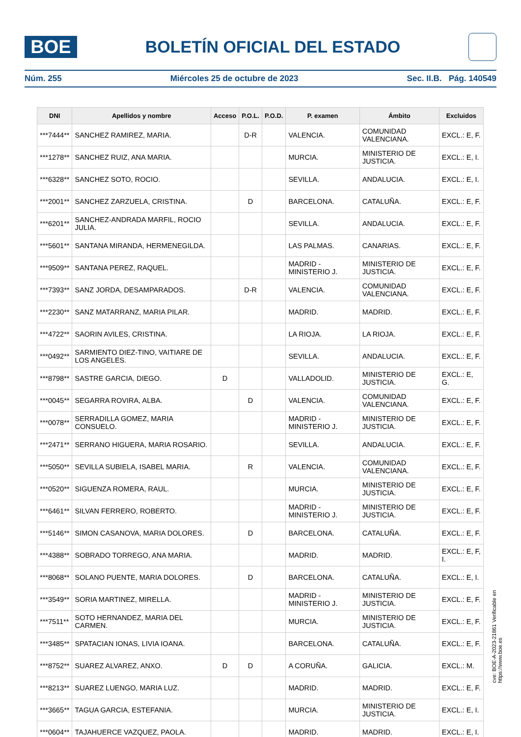BOE
BOLETÍN OFICIAL DEL ESTADO
Núm. 255 Miércoles 25 de octubre de 2023 Sec. II.B. Pág. 140549
| DNI | Apellidos y nombre | Acceso | P.O.L. | P.O.D. | P. examen | Ámbito | Excluidos |
| --- | --- | --- | --- | --- | --- | --- | --- |
| ***7444** | SANCHEZ RAMIREZ, MARIA. | | D-R | | VALENCIA. | COMUNIDAD VALENCIANA. | EXCL.: E, F. |
| ***1278** | SANCHEZ RUIZ, ANA MARIA. | | | | MURCIA. | MINISTERIO DE JUSTICIA. | EXCL.: E, I. |
| ***6328** | SANCHEZ SOTO, ROCIO. | | | | SEVILLA. | ANDALUCIA. | EXCL.: E, I. |
| ***2001** | SANCHEZ ZARZUELA, CRISTINA. | | D | | BARCELONA. | CATALUÑA. | EXCL.: E, F. |
| ***6201** | SANCHEZ-ANDRADA MARFIL, ROCIO JULIA. | | | | SEVILLA. | ANDALUCIA. | EXCL.: E, F. |
| ***5601** | SANTANA MIRANDA, HERMENEGILDA. | | | | LAS PALMAS. | CANARIAS. | EXCL.: E, F. |
| ***9509** | SANTANA PEREZ, RAQUEL. | | | | MADRID - MINISTERIO J. | MINISTERIO DE JUSTICIA. | EXCL.: E, F. |
| ***7393** | SANZ JORDA, DESAMPARADOS. | | D-R | | VALENCIA. | COMUNIDAD VALENCIANA. | EXCL.: E, F. |
| ***2230** | SANZ MATARRANZ, MARIA PILAR. | | | | MADRID. | MADRID. | EXCL.: E, F. |
| ***4722** | SAORIN AVILES, CRISTINA. | | | | LA RIOJA. | LA RIOJA. | EXCL.: E, F. |
| ***0492** | SARMIENTO DIEZ-TINO, VAITIARE DE LOS ANGELES. | | | | SEVILLA. | ANDALUCIA. | EXCL.: E, F. |
| ***8798** | SASTRE GARCIA, DIEGO. | D | | | VALLADOLID. | MINISTERIO DE JUSTICIA. | EXCL.: E, G. |
| ***0045** | SEGARRA ROVIRA, ALBA. | | D | | VALENCIA. | COMUNIDAD VALENCIANA. | EXCL.: E, F. |
| ***0078** | SERRADILLA GOMEZ, MARIA CONSUELO. | | | | MADRID - MINISTERIO J. | MINISTERIO DE JUSTICIA. | EXCL.: E, F. |
| ***2471** | SERRANO HIGUERA, MARIA ROSARIO. | | | | SEVILLA. | ANDALUCIA. | EXCL.: E, F. |
| ***5050** | SEVILLA SUBIELA, ISABEL MARIA. | | R | | VALENCIA. | COMUNIDAD VALENCIANA. | EXCL.: E, F. |
| ***0520** | SIGUENZA ROMERA, RAUL. | | | | MURCIA. | MINISTERIO DE JUSTICIA. | EXCL.: E, F. |
| ***6461** | SILVAN FERRERO, ROBERTO. | | | | MADRID - MINISTERIO J. | MINISTERIO DE JUSTICIA. | EXCL.: E, F. |
| ***5146** | SIMON CASANOVA, MARIA DOLORES. | | D | | BARCELONA. | CATALUÑA. | EXCL.: E, F. |
| ***4388** | SOBRADO TORREGO, ANA MARIA. | | | | MADRID. | MADRID. | EXCL.: E, F, I. |
| ***8068** | SOLANO PUENTE, MARIA DOLORES. | | D | | BARCELONA. | CATALUÑA. | EXCL.: E, I. |
| ***3549** | SORIA MARTINEZ, MIRELLA. | | | | MADRID - MINISTERIO J. | MINISTERIO DE JUSTICIA. | EXCL.: E, F. |
| ***7511** | SOTO HERNANDEZ, MARIA DEL CARMEN. | | | | MURCIA. | MINISTERIO DE JUSTICIA. | EXCL.: E, F. |
| ***3485** | SPATACIAN IONAS, LIVIA IOANA. | | | | BARCELONA. | CATALUÑA. | EXCL.: E, F. |
| ***8752** | SUAREZ ALVAREZ, ANXO. | D | D | | A CORUÑA. | GALICIA. | EXCL.: M. |
| ***8213** | SUAREZ LUENGO, MARIA LUZ. | | | | MADRID. | MADRID. | EXCL.: E, F. |
| ***3665** | TAGUA GARCIA, ESTEFANIA. | | | | MURCIA. | MINISTERIO DE JUSTICIA. | EXCL.: E, I. |
| ***0604** | TAJAHUERCE VAZQUEZ, PAOLA. | | | | MADRID. | MADRID. | EXCL.: E, I. |
cve: BOE-A-2023-21861 Verificable en https://www.boe.es